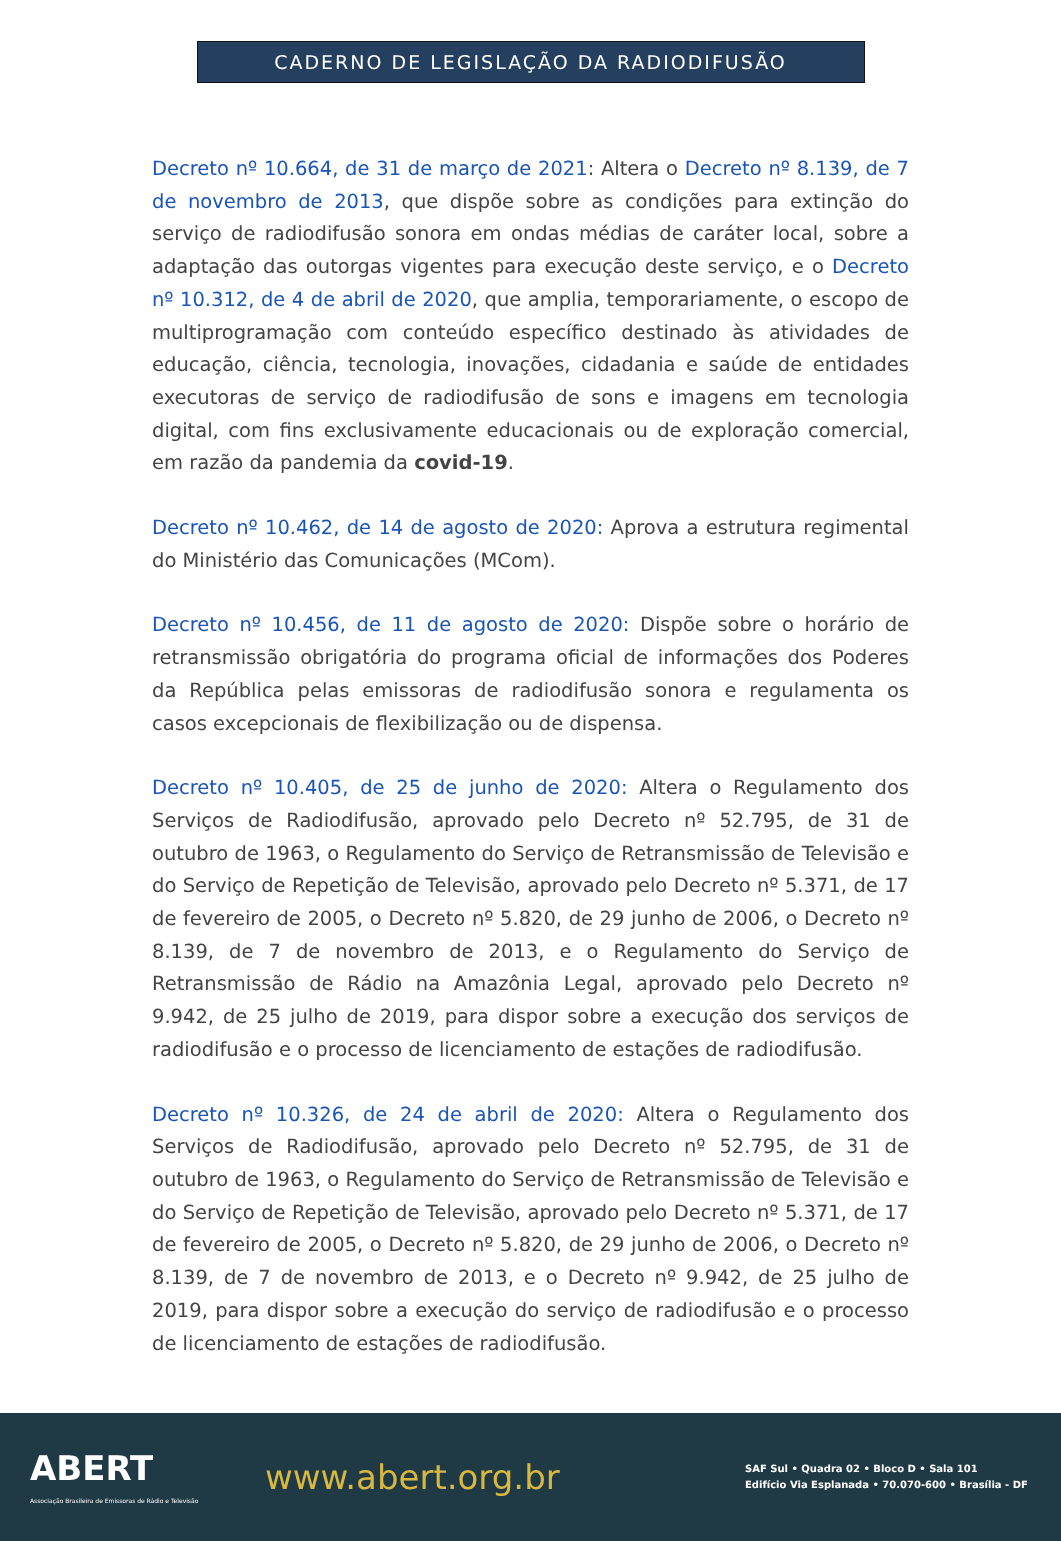CADERNO DE LEGISLAÇÃO DA RADIODIFUSÃO
Decreto nº 10.664, de 31 de março de 2021: Altera o Decreto nº 8.139, de 7 de novembro de 2013, que dispõe sobre as condições para extinção do serviço de radiodifusão sonora em ondas médias de caráter local, sobre a adaptação das outorgas vigentes para execução deste serviço, e o Decreto nº 10.312, de 4 de abril de 2020, que amplia, temporariamente, o escopo de multiprogramação com conteúdo específico destinado às atividades de educação, ciência, tecnologia, inovações, cidadania e saúde de entidades executoras de serviço de radiodifusão de sons e imagens em tecnologia digital, com fins exclusivamente educacionais ou de exploração comercial, em razão da pandemia da covid-19.
Decreto nº 10.462, de 14 de agosto de 2020: Aprova a estrutura regimental do Ministério das Comunicações (MCom).
Decreto nº 10.456, de 11 de agosto de 2020: Dispõe sobre o horário de retransmissão obrigatória do programa oficial de informações dos Poderes da República pelas emissoras de radiodifusão sonora e regulamenta os casos excepcionais de flexibilização ou de dispensa.
Decreto nº 10.405, de 25 de junho de 2020: Altera o Regulamento dos Serviços de Radiodifusão, aprovado pelo Decreto nº 52.795, de 31 de outubro de 1963, o Regulamento do Serviço de Retransmissão de Televisão e do Serviço de Repetição de Televisão, aprovado pelo Decreto nº 5.371, de 17 de fevereiro de 2005, o Decreto nº 5.820, de 29 junho de 2006, o Decreto nº 8.139, de 7 de novembro de 2013, e o Regulamento do Serviço de Retransmissão de Rádio na Amazônia Legal, aprovado pelo Decreto nº 9.942, de 25 julho de 2019, para dispor sobre a execução dos serviços de radiodifusão e o processo de licenciamento de estações de radiodifusão.
Decreto nº 10.326, de 24 de abril de 2020: Altera o Regulamento dos Serviços de Radiodifusão, aprovado pelo Decreto nº 52.795, de 31 de outubro de 1963, o Regulamento do Serviço de Retransmissão de Televisão e do Serviço de Repetição de Televisão, aprovado pelo Decreto nº 5.371, de 17 de fevereiro de 2005, o Decreto nº 5.820, de 29 junho de 2006, o Decreto nº 8.139, de 7 de novembro de 2013, e o Decreto nº 9.942, de 25 julho de 2019, para dispor sobre a execução do serviço de radiodifusão e o processo de licenciamento de estações de radiodifusão.
ABERT
Associação Brasileira de Emissoras de Rádio e Televisão
www.abert.org.br
SAF Sul • Quadra 02 • Bloco D • Sala 101
Edifício Via Esplanada • 70.070-600 • Brasília - DF